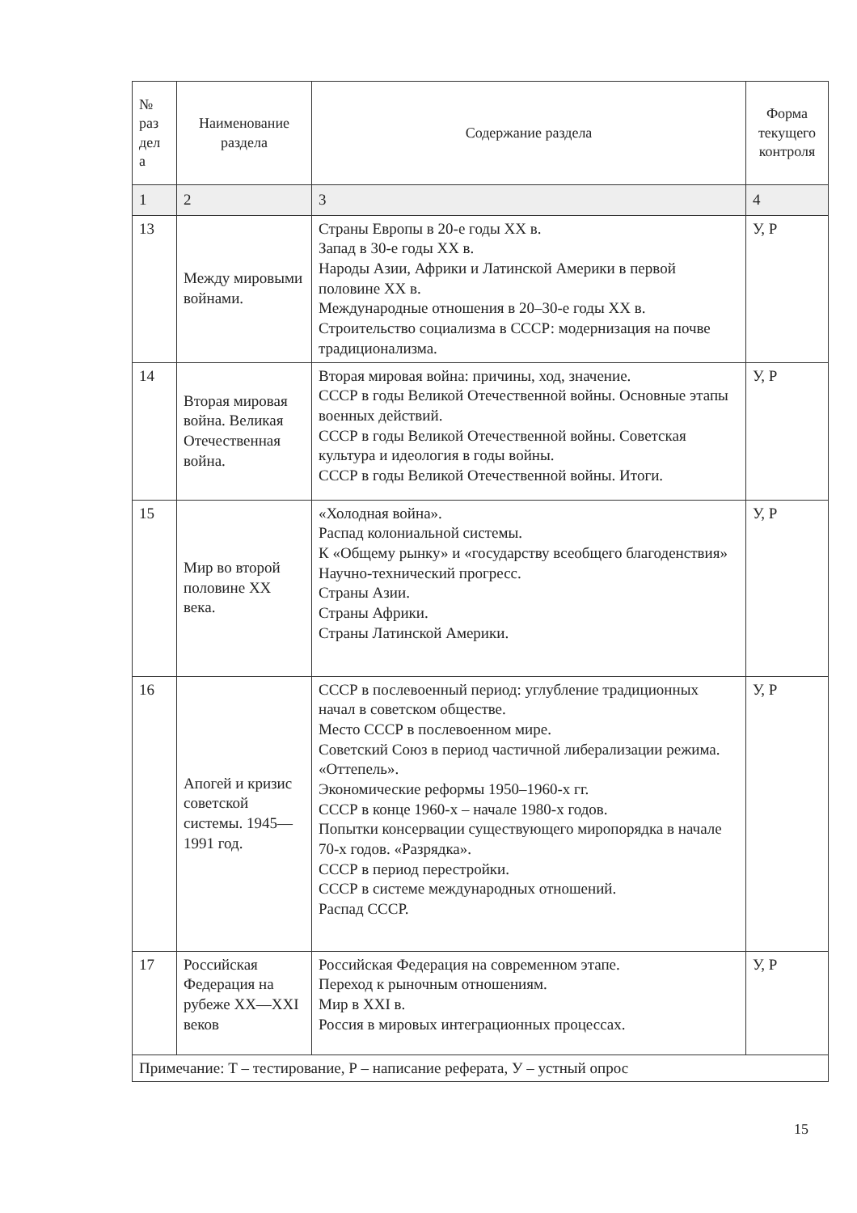| № раз дел а | Наименование раздела | Содержание раздела | Форма текущего контроля |
| --- | --- | --- | --- |
| 1 | 2 | 3 | 4 |
| 13 | Между мировыми войнами. | Страны Европы в 20-е годы XX в. Запад в 30-е годы XX в. Народы Азии, Африки и Латинской Америки в первой половине XX в. Международные отношения в 20–30-е годы XX в. Строительство социализма в СССР: модернизация на почве традиционализма. | У, Р |
| 14 | Вторая мировая война. Великая Отечественная война. | Вторая мировая война: причины, ход, значение. СССР в годы Великой Отечественной войны. Основные этапы военных действий. СССР в годы Великой Отечественной войны. Советская культура и идеология в годы войны. СССР в годы Великой Отечественной войны. Итоги. | У, Р |
| 15 | Мир во второй половине XX века. | «Холодная война». Распад колониальной системы. К «Общему рынку» и «государству всеобщего благоденствия» Научно-технический прогресс. Страны Азии. Страны Африки. Страны Латинской Америки. | У, Р |
| 16 | Апогей и кризис советской системы. 1945—1991 год. | СССР в послевоенный период: углубление традиционных начал в советском обществе. Место СССР в послевоенном мире. Советский Союз в период частичной либерализации режима. «Оттепель». Экономические реформы 1950–1960-х гг. СССР в конце 1960-х – начале 1980-х годов. Попытки консервации существующего миропорядка в начале 70-х годов. «Разрядка». СССР в период перестройки. СССР в системе международных отношений. Распад СССР. | У, Р |
| 17 | Российская Федерация на рубеже XX—XXI веков | Российская Федерация на современном этапе. Переход к рыночным отношениям. Мир в XXI в. Россия в мировых интеграционных процессах. | У, Р |
| Примечание: Т – тестирование, Р – написание реферата, У – устный опрос | | | |
15